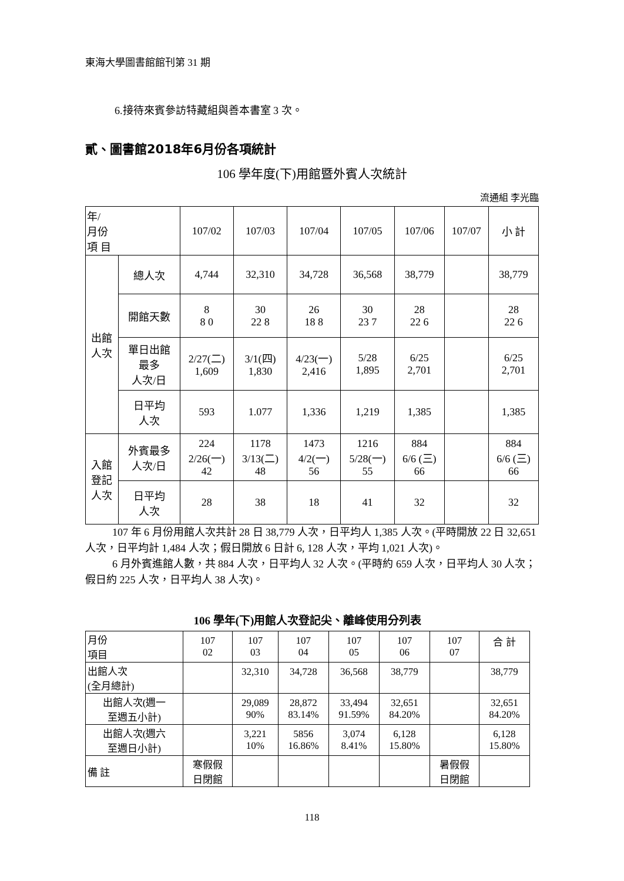東海大學圖書館館刊第 31 期
6.接待來賓參訪特藏組與善本書室 3 次。
貳、圖書館2018年6月份各項統計
106 學年度(下)用館暨外賓人次統計
流通組 李光臨
| 年/ 月份 項 目 | | 107/02 | 107/03 | 107/04 | 107/05 | 107/06 | 107/07 | 小 計 |
| 出館 人次 | 總人次 | 4,744 | 32,310 | 34,728 | 36,568 | 38,779 | | 38,779 |
| | 開館天數 | 8 8 0 | 30 22 8 | 26 18 8 | 30 23 7 | 28 22 6 | | 28 22 6 |
| | 單日出館 最多 人次/日 | 2/27(二) 1,609 | 3/1(四) 1,830 | 4/23(一) 2,416 | 5/28 1,895 | 6/25 2,701 | | 6/25 2,701 |
| | 日平均 人次 | 593 | 1.077 | 1,336 | 1,219 | 1,385 | | 1,385 |
| 入館 登記 人次 | 外賓最多 人次/日 | 224 2/26(一) 42 | 1178 3/13(二) 48 | 1473 4/2(一) 56 | 1216 5/28(一) 55 | 884 6/6 (三) 66 | | 884 6/6 (三) 66 |
| | 日平均 人次 | 28 | 38 | 18 | 41 | 32 | | 32 |
107 年 6 月份用館人次共計 28 日 38,779 人次，日平均人 1,385 人次。(平時開放 22 日 32,651 人次，日平均計 1,484 人次；假日開放 6 日計 6, 128 人次，平均 1,021 人次)。
6 月外賓進館人數，共 884 人次，日平均人 32 人次。(平時約 659 人次，日平均人 30 人次；假日約 225 人次，日平均人 38 人次)。
106 學年(下)用館人次登記尖、離峰使用分列表
| 月份 項目 | 107 02 | 107 03 | 107 04 | 107 05 | 107 06 | 107 07 | 合 計 |
| 出館人次 (全月總計) | | 32,310 | 34,728 | 36,568 | 38,779 | | 38,779 |
| 出館人次(週一 至週五小計) | | 29,089 90% | 28,872 83.14% | 33,494 91.59% | 32,651 84.20% | | 32,651 84.20% |
| 出館人次(週六 至週日小計) | | 3,221 10% | 5856 16.86% | 3,074 8.41% | 6,128 15.80% | | 6,128 15.80% |
| 備 註 | 寒假假 日閉館 | | | | | 暑假假 日閉館 | |
118